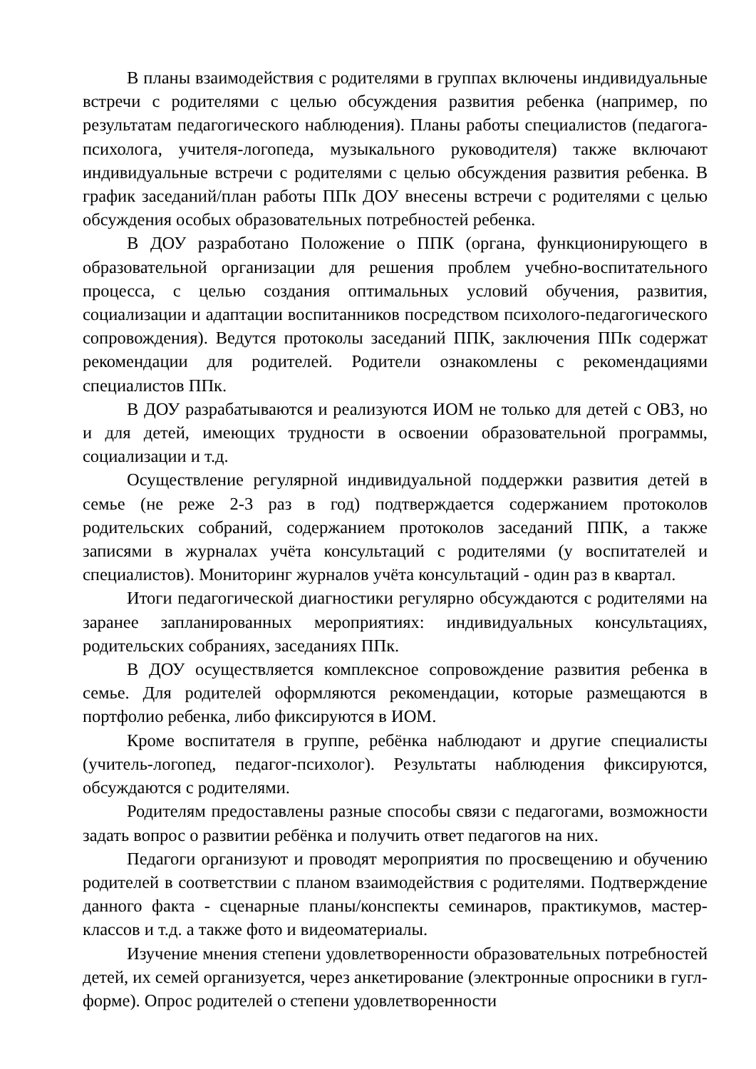В планы взаимодействия с родителями в группах включены индивидуальные встречи с родителями с целью обсуждения развития ребенка (например, по результатам педагогического наблюдения). Планы работы специалистов (педагога-психолога, учителя-логопеда, музыкального руководителя) также включают индивидуальные встречи с родителями с целью обсуждения развития ребенка. В график заседаний/план работы ППк ДОУ внесены встречи с родителями с целью обсуждения особых образовательных потребностей ребенка.
В ДОУ разработано Положение о ППК (органа, функционирующего в образовательной организации для решения проблем учебно-воспитательного процесса, с целью создания оптимальных условий обучения, развития, социализации и адаптации воспитанников посредством психолого-педагогического сопровождения). Ведутся протоколы заседаний ППК, заключения ППк содержат рекомендации для родителей. Родители ознакомлены с рекомендациями специалистов ППк.
В ДОУ разрабатываются и реализуются ИОМ не только для детей с ОВЗ, но и для детей, имеющих трудности в освоении образовательной программы, социализации и т.д.
Осуществление регулярной индивидуальной поддержки развития детей в семье (не реже 2-3 раз в год) подтверждается содержанием протоколов родительских собраний, содержанием протоколов заседаний ППК, а также записями в журналах учёта консультаций с родителями (у воспитателей и специалистов). Мониторинг журналов учёта консультаций - один раз в квартал.
Итоги педагогической диагностики регулярно обсуждаются с родителями на заранее запланированных мероприятиях: индивидуальных консультациях, родительских собраниях, заседаниях ППк.
В ДОУ осуществляется комплексное сопровождение развития ребенка в семье. Для родителей оформляются рекомендации, которые размещаются в портфолио ребенка, либо фиксируются в ИОМ.
Кроме воспитателя в группе, ребёнка наблюдают и другие специалисты (учитель-логопед, педагог-психолог). Результаты наблюдения фиксируются, обсуждаются с родителями.
Родителям предоставлены разные способы связи с педагогами, возможности задать вопрос о развитии ребёнка и получить ответ педагогов на них.
Педагоги организуют и проводят мероприятия по просвещению и обучению родителей в соответствии с планом взаимодействия с родителями. Подтверждение данного факта - сценарные планы/конспекты семинаров, практикумов, мастер-классов и т.д. а также фото и видеоматериалы.
Изучение мнения степени удовлетворенности образовательных потребностей детей, их семей организуется, через анкетирование (электронные опросники в гугл-форме). Опрос родителей о степени удовлетворенности